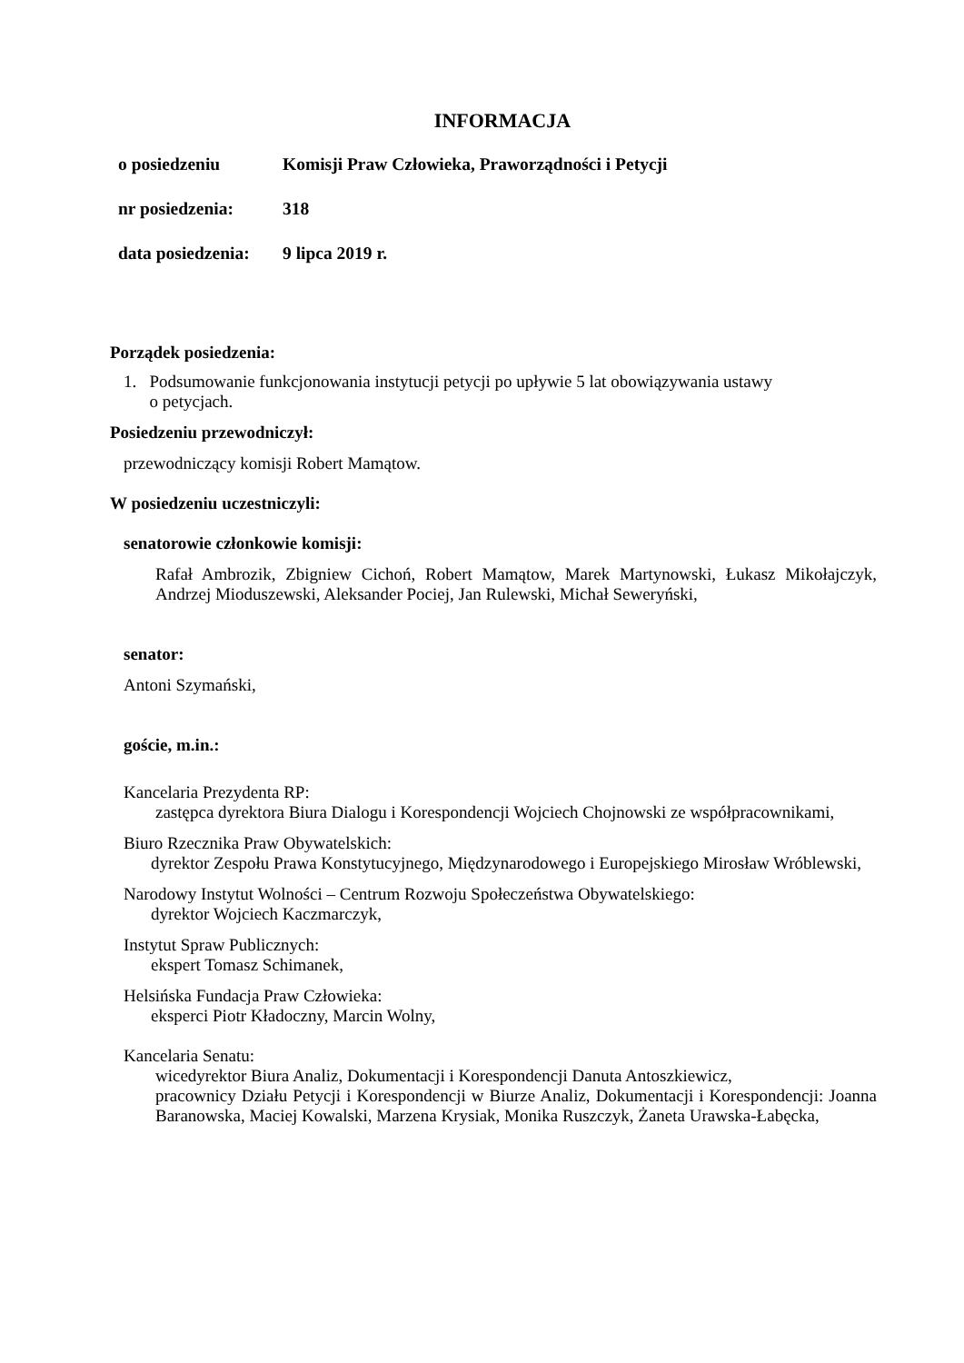INFORMACJA
| o posiedzeniu | Komisji Praw Człowieka, Praworządności i Petycji |
| nr posiedzenia: | 318 |
| data posiedzenia: | 9 lipca 2019 r. |
Porządek posiedzenia:
1. Podsumowanie funkcjonowania instytucji petycji po upływie 5 lat obowiązywania ustawy
o petycjach.
Posiedzeniu przewodniczył:
przewodniczący komisji Robert Mamątow.
W posiedzeniu uczestniczyli:
senatorowie członkowie komisji:
Rafał Ambrozik, Zbigniew Cichoń, Robert Mamątow, Marek Martynowski, Łukasz Mikołajczyk, Andrzej Mioduszewski, Aleksander Pociej, Jan Rulewski, Michał Seweryński,
senator:
Antoni Szymański,
goście, m.in.:
Kancelaria Prezydenta RP:
zastępca dyrektora Biura Dialogu i Korespondencji Wojciech Chojnowski ze współpracownikami,
Biuro Rzecznika Praw Obywatelskich:
dyrektor Zespołu Prawa Konstytucyjnego, Międzynarodowego i Europejskiego Mirosław Wróblewski,
Narodowy Instytut Wolności – Centrum Rozwoju Społeczeństwa Obywatelskiego:
dyrektor Wojciech Kaczmarczyk,
Instytut Spraw Publicznych:
ekspert Tomasz Schimanek,
Helsińska Fundacja Praw Człowieka:
eksperci Piotr Kładoczny, Marcin Wolny,
Kancelaria Senatu:
wicedyrektor Biura Analiz, Dokumentacji i Korespondencji Danuta Antoszkiewicz,
pracownicy Działu Petycji i Korespondencji w Biurze Analiz, Dokumentacji i Korespondencji: Joanna Baranowska, Maciej Kowalski, Marzena Krysiak, Monika Ruszczyk, Żaneta Urawska-Łabęcka,